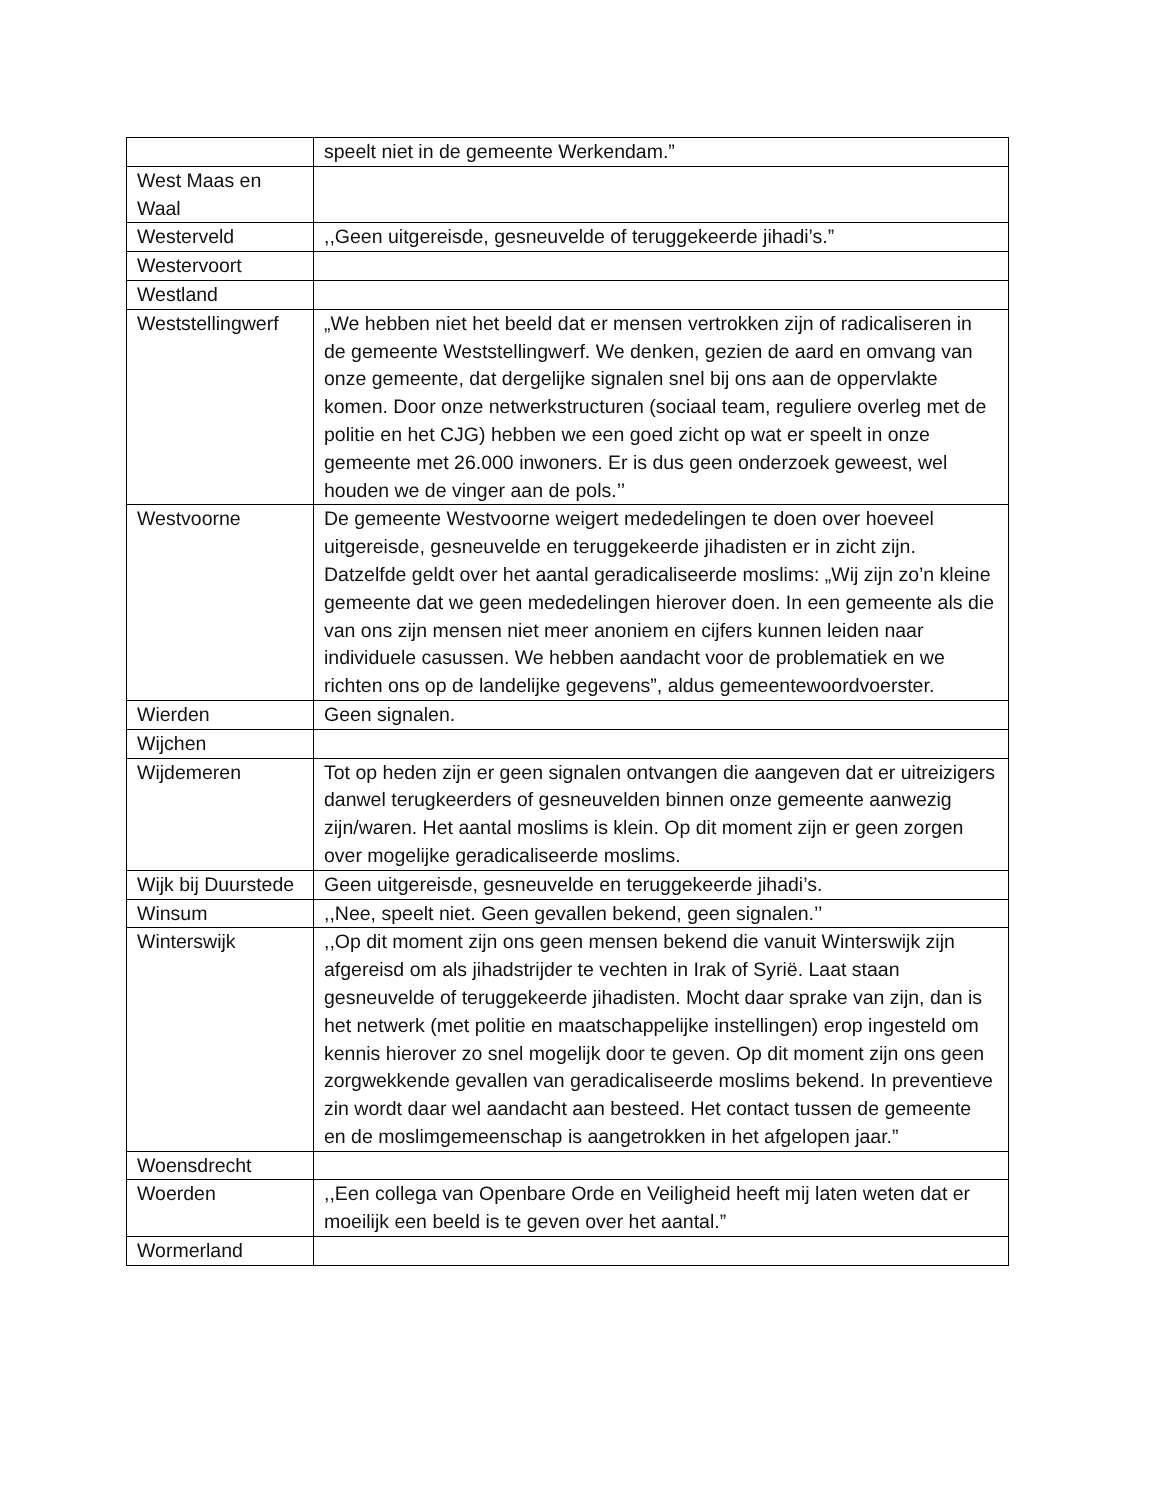| | speelt niet in de gemeente Werkendam.” |
| West Maas en Waal | |
| Westerveld | ,,Geen uitgereisde, gesneuvelde of teruggekeerde jihadi’s.” |
| Westervoort | |
| Westland | |
| Weststellingwerf | „We hebben niet het beeld dat er mensen vertrokken zijn of radicaliseren in de gemeente Weststellingwerf. We denken, gezien de aard en omvang van onze gemeente, dat dergelijke signalen snel bij ons aan de oppervlakte komen. Door onze netwerkstructuren (sociaal team, reguliere overleg met de politie en het CJG) hebben we een goed zicht op wat er speelt in onze gemeente met 26.000 inwoners. Er is dus geen onderzoek geweest, wel houden we de vinger aan de pols.’’ |
| Westvoorne | De gemeente Westvoorne weigert mededelingen te doen over hoeveel uitgereisde, gesneuvelde en teruggekeerde jihadisten er in zicht zijn. Datzelfde geldt over het aantal geradicaliseerde moslims: „Wij zijn zo’n kleine gemeente dat we geen mededelingen hierover doen. In een gemeente als die van ons zijn mensen niet meer anoniem en cijfers kunnen leiden naar individuele casussen. We hebben aandacht voor de problematiek en we richten ons op de landelijke gegevens”, aldus gemeentewoordvoerster. |
| Wierden | Geen signalen. |
| Wijchen | |
| Wijdemeren | Tot op heden zijn er geen signalen ontvangen die aangeven dat er uitreizigers danwel terugkeerders of gesneuvelden binnen onze gemeente aanwezig zijn/waren. Het aantal moslims is klein. Op dit moment zijn er geen zorgen over mogelijke geradicaliseerde moslims. |
| Wijk bij Duurstede | Geen uitgereisde, gesneuvelde en teruggekeerde jihadi’s. |
| Winsum | ,,Nee, speelt niet. Geen gevallen bekend, geen signalen.’’ |
| Winterswijk | ,,Op dit moment zijn ons geen mensen bekend die vanuit Winterswijk zijn afgereisd om als jihadstrijder te vechten in Irak of Syrië. Laat staan gesneuvelde of teruggekeerde jihadisten. Mocht daar sprake van zijn, dan is het netwerk (met politie en maatschappelijke instellingen) erop ingesteld om kennis hierover zo snel mogelijk door te geven. Op dit moment zijn ons geen zorgwekkende gevallen van geradicaliseerde moslims bekend. In preventieve zin wordt daar wel aandacht aan besteed. Het contact tussen de gemeente en de moslimgemeenschap is aangetrokken in het afgelopen jaar.” |
| Woensdrecht | |
| Woerden | ,,Een collega van Openbare Orde en Veiligheid heeft mij laten weten dat er moeilijk een beeld is te geven over het aantal.” |
| Wormerland | |